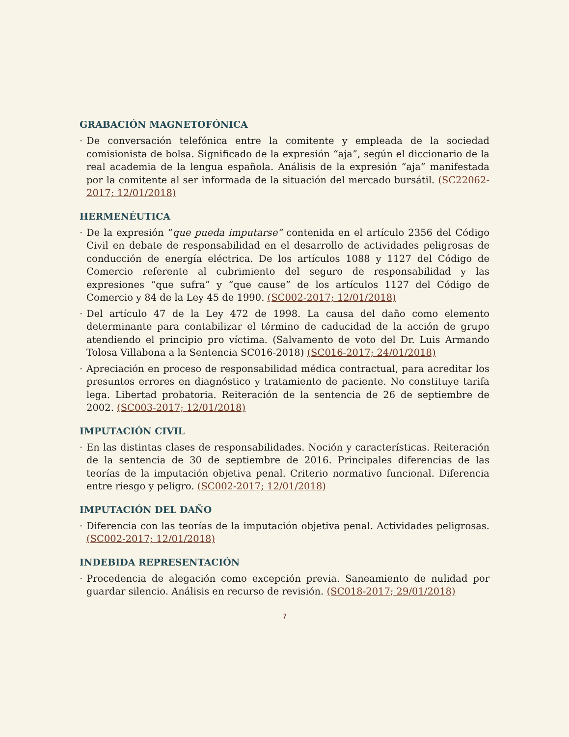GRABACIÓN MAGNETOFÓNICA
· De conversación telefónica entre la comitente y empleada de la sociedad comisionista de bolsa. Significado de la expresión “aja”, según el diccionario de la real academia de la lengua española. Análisis de la expresión “aja” manifestada por la comitente al ser informada de la situación del mercado bursátil. (SC22062-2017; 12/01/2018)
HERMENÉUTICA
· De la expresión “que pueda imputarse” contenida en el artículo 2356 del Código Civil en debate de responsabilidad en el desarrollo de actividades peligrosas de conducción de energía eléctrica. De los artículos 1088 y 1127 del Código de Comercio referente al cubrimiento del seguro de responsabilidad y las expresiones “que sufra” y “que cause” de los artículos 1127 del Código de Comercio y 84 de la Ley 45 de 1990. (SC002-2017; 12/01/2018)
· Del artículo 47 de la Ley 472 de 1998. La causa del daño como elemento determinante para contabilizar el término de caducidad de la acción de grupo atendiendo el principio pro víctima. (Salvamento de voto del Dr. Luis Armando Tolosa Villabona a la Sentencia SC016-2018) (SC016-2017; 24/01/2018)
· Apreciación en proceso de responsabilidad médica contractual, para acreditar los presuntos errores en diagnóstico y tratamiento de paciente. No constituye tarifa lega. Libertad probatoria. Reiteración de la sentencia de 26 de septiembre de 2002. (SC003-2017; 12/01/2018)
IMPUTACIÓN CIVIL
· En las distintas clases de responsabilidades. Noción y características. Reiteración de la sentencia de 30 de septiembre de 2016. Principales diferencias de las teorías de la imputación objetiva penal. Criterio normativo funcional. Diferencia entre riesgo y peligro. (SC002-2017; 12/01/2018)
IMPUTACIÓN DEL DAÑO
· Diferencia con las teorías de la imputación objetiva penal. Actividades peligrosas. (SC002-2017; 12/01/2018)
INDEBIDA REPRESENTACIÓN
· Procedencia de alegación como excepción previa. Saneamiento de nulidad por guardar silencio. Análisis en recurso de revisión. (SC018-2017; 29/01/2018)
7